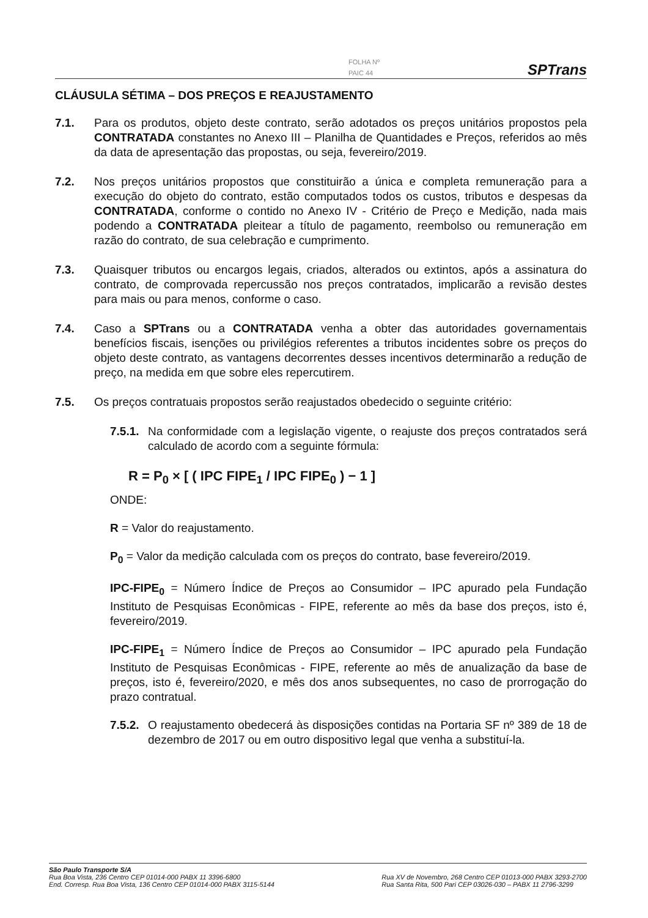FOLHA Nº
PAIC 44
SPTrans
CLÁUSULA SÉTIMA – DOS PREÇOS E REAJUSTAMENTO
7.1. Para os produtos, objeto deste contrato, serão adotados os preços unitários propostos pela CONTRATADA constantes no Anexo III – Planilha de Quantidades e Preços, referidos ao mês da data de apresentação das propostas, ou seja, fevereiro/2019.
7.2. Nos preços unitários propostos que constituirão a única e completa remuneração para a execução do objeto do contrato, estão computados todos os custos, tributos e despesas da CONTRATADA, conforme o contido no Anexo IV - Critério de Preço e Medição, nada mais podendo a CONTRATADA pleitear a título de pagamento, reembolso ou remuneração em razão do contrato, de sua celebração e cumprimento.
7.3. Quaisquer tributos ou encargos legais, criados, alterados ou extintos, após a assinatura do contrato, de comprovada repercussão nos preços contratados, implicarão a revisão destes para mais ou para menos, conforme o caso.
7.4. Caso a SPTrans ou a CONTRATADA venha a obter das autoridades governamentais benefícios fiscais, isenções ou privilégios referentes a tributos incidentes sobre os preços do objeto deste contrato, as vantagens decorrentes desses incentivos determinarão a redução de preço, na medida em que sobre eles repercutirem.
7.5. Os preços contratuais propostos serão reajustados obedecido o seguinte critério:
7.5.1.
Na conformidade com a legislação vigente, o reajuste dos preços contratados será calculado de acordo com a seguinte fórmula:
R = P<sub>0</sub> × [ ( IPC FIPE<sub>1</sub> / IPC FIPE<sub>0</sub> ) − 1 ]
ONDE:
R = Valor do reajustamento.
P<sub>0</sub> = Valor da medição calculada com os preços do contrato, base fevereiro/2019.
IPC-FIPE<sub>0</sub> = Número Índice de Preços ao Consumidor – IPC apurado pela Fundação Instituto de Pesquisas Econômicas - FIPE, referente ao mês da base dos preços, isto é, fevereiro/2019.
IPC-FIPE<sub>1</sub> = Número Índice de Preços ao Consumidor – IPC apurado pela Fundação Instituto de Pesquisas Econômicas - FIPE, referente ao mês de anualização da base de preços, isto é, fevereiro/2020, e mês dos anos subsequentes, no caso de prorrogação do prazo contratual.
7.5.2.
O reajustamento obedecerá às disposições contidas na Portaria SF nº 389 de 18 de dezembro de 2017 ou em outro dispositivo legal que venha a substituí-la.
São Paulo Transporte S/A
Rua Boa Vista, 236 Centro CEP 01014-000 PABX 11 3396-6800
End. Corresp. Rua Boa Vista, 136 Centro CEP 01014-000 PABX 3115-5144
Rua XV de Novembro, 268 Centro CEP 01013-000 PABX 3293-2700
Rua Santa Rita, 500 Pari CEP 03026-030 – PABX 11 2796-3299